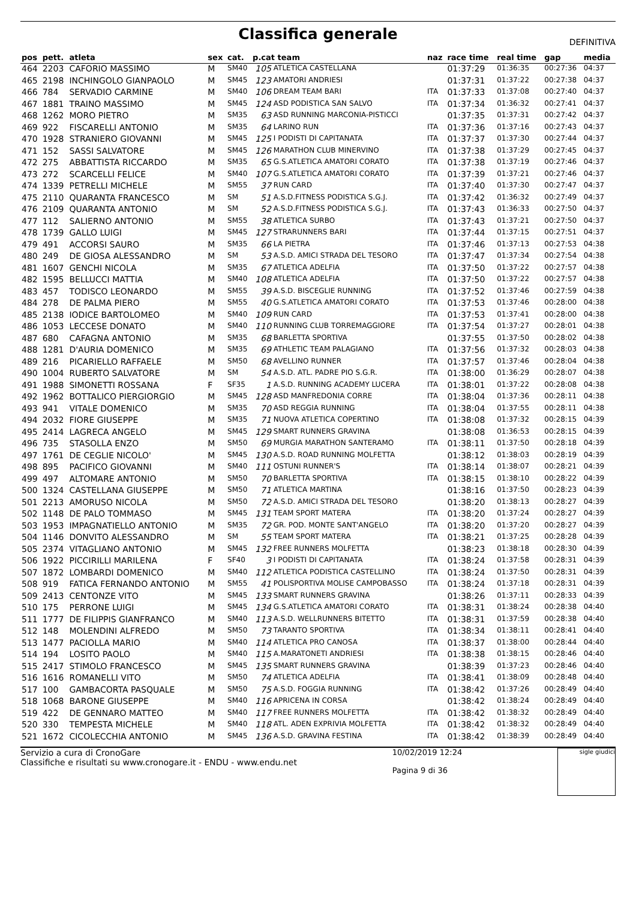Classifica generale
DEFINITIVA
| pos | pett. | atleta | sex | cat. | p.cat team | | naz | race time | real time | gap | media |
| --- | --- | --- | --- | --- | --- | --- | --- | --- | --- | --- | --- |
| 464 | 2203 | CAFORIO MASSIMO | M | SM40 | 105 | ATLETICA CASTELLANA | | 01:37:29 | 01:36:35 | 00:27:36 | 04:37 |
| 465 | 2198 | INCHINGOLO GIANPAOLO | M | SM45 | 123 | AMATORI ANDRIESI | | 01:37:31 | 01:37:22 | 00:27:38 | 04:37 |
| 466 | 784 | SERVADIO CARMINE | M | SM40 | 106 | DREAM TEAM BARI | ITA | 01:37:33 | 01:37:08 | 00:27:40 | 04:37 |
| 467 | 1881 | TRAINO MASSIMO | M | SM45 | 124 | ASD PODISTICA SAN SALVO | ITA | 01:37:34 | 01:36:32 | 00:27:41 | 04:37 |
| 468 | 1262 | MORO PIETRO | M | SM35 | 63 | ASD RUNNING MARCONIA-PISTICCI | | 01:37:35 | 01:37:31 | 00:27:42 | 04:37 |
| 469 | 922 | FISCARELLI ANTONIO | M | SM35 | 64 | LARINO RUN | ITA | 01:37:36 | 01:37:16 | 00:27:43 | 04:37 |
| 470 | 1928 | STRANIERO GIOVANNI | M | SM45 | 125 | I PODISTI DI CAPITANATA | ITA | 01:37:37 | 01:37:30 | 00:27:44 | 04:37 |
| 471 | 152 | SASSI SALVATORE | M | SM45 | 126 | MARATHON CLUB MINERVINO | ITA | 01:37:38 | 01:37:29 | 00:27:45 | 04:37 |
| 472 | 275 | ABBATTISTA RICCARDO | M | SM35 | 65 | G.S.ATLETICA AMATORI CORATO | ITA | 01:37:38 | 01:37:19 | 00:27:46 | 04:37 |
| 473 | 272 | SCARCELLI FELICE | M | SM40 | 107 | G.S.ATLETICA AMATORI CORATO | ITA | 01:37:39 | 01:37:21 | 00:27:46 | 04:37 |
| 474 | 1339 | PETRELLI MICHELE | M | SM55 | 37 | RUN CARD | ITA | 01:37:40 | 01:37:30 | 00:27:47 | 04:37 |
| 475 | 2110 | QUARANTA FRANCESCO | M | SM | 51 | A.S.D.FITNESS PODISTICA S.G.J. | ITA | 01:37:42 | 01:36:32 | 00:27:49 | 04:37 |
| 476 | 2109 | QUARANTA ANTONIO | M | SM | 52 | A.S.D.FITNESS PODISTICA S.G.J. | ITA | 01:37:43 | 01:36:33 | 00:27:50 | 04:37 |
| 477 | 112 | SALIERNO ANTONIO | M | SM55 | 38 | ATLETICA SURBO | ITA | 01:37:43 | 01:37:21 | 00:27:50 | 04:37 |
| 478 | 1739 | GALLO LUIGI | M | SM45 | 127 | STRARUNNERS BARI | ITA | 01:37:44 | 01:37:15 | 00:27:51 | 04:37 |
| 479 | 491 | ACCORSI SAURO | M | SM35 | 66 | LA PIETRA | ITA | 01:37:46 | 01:37:13 | 00:27:53 | 04:38 |
| 480 | 249 | DE GIOSA ALESSANDRO | M | SM | 53 | A.S.D. AMICI STRADA DEL TESORO | ITA | 01:37:47 | 01:37:34 | 00:27:54 | 04:38 |
| 481 | 1607 | GENCHI NICOLA | M | SM35 | 67 | ATLETICA ADELFIA | ITA | 01:37:50 | 01:37:22 | 00:27:57 | 04:38 |
| 482 | 1595 | BELLUCCI MATTIA | M | SM40 | 108 | ATLETICA ADELFIA | ITA | 01:37:50 | 01:37:22 | 00:27:57 | 04:38 |
| 483 | 457 | TODISCO LEONARDO | M | SM55 | 39 | A.S.D. BISCEGLIE RUNNING | ITA | 01:37:52 | 01:37:46 | 00:27:59 | 04:38 |
| 484 | 278 | DE PALMA PIERO | M | SM55 | 40 | G.S.ATLETICA AMATORI CORATO | ITA | 01:37:53 | 01:37:46 | 00:28:00 | 04:38 |
| 485 | 2138 | IODICE BARTOLOMEO | M | SM40 | 109 | RUN CARD | ITA | 01:37:53 | 01:37:41 | 00:28:00 | 04:38 |
| 486 | 1053 | LECCESE DONATO | M | SM40 | 110 | RUNNING CLUB TORREMAGGIORE | ITA | 01:37:54 | 01:37:27 | 00:28:01 | 04:38 |
| 487 | 680 | CAFAGNA ANTONIO | M | SM35 | 68 | BARLETTA SPORTIVA | | 01:37:55 | 01:37:50 | 00:28:02 | 04:38 |
| 488 | 1281 | D'AURIA DOMENICO | M | SM35 | 69 | ATHLETIC TEAM PALAGIANO | ITA | 01:37:56 | 01:37:32 | 00:28:03 | 04:38 |
| 489 | 216 | PICARIELLO RAFFAELE | M | SM50 | 68 | AVELLINO RUNNER | ITA | 01:37:57 | 01:37:46 | 00:28:04 | 04:38 |
| 490 | 1004 | RUBERTO SALVATORE | M | SM | 54 | A.S.D. ATL. PADRE PIO S.G.R. | ITA | 01:38:00 | 01:36:29 | 00:28:07 | 04:38 |
| 491 | 1988 | SIMONETTI ROSSANA | F | SF35 | 1 | A.S.D. RUNNING ACADEMY LUCERA | ITA | 01:38:01 | 01:37:22 | 00:28:08 | 04:38 |
| 492 | 1962 | BOTTALICO PIERGIORGIO | M | SM45 | 128 | ASD MANFREDONIA CORRE | ITA | 01:38:04 | 01:37:36 | 00:28:11 | 04:38 |
| 493 | 941 | VITALE DOMENICO | M | SM35 | 70 | ASD REGGIA RUNNING | ITA | 01:38:04 | 01:37:55 | 00:28:11 | 04:38 |
| 494 | 2032 | FIORE GIUSEPPE | M | SM35 | 71 | NUOVA ATLETICA COPERTINO | ITA | 01:38:08 | 01:37:32 | 00:28:15 | 04:39 |
| 495 | 2414 | LAGRECA ANGELO | M | SM45 | 129 | SMART RUNNERS GRAVINA | | 01:38:08 | 01:36:53 | 00:28:15 | 04:39 |
| 496 | 735 | STASOLLA ENZO | M | SM50 | 69 | MURGIA MARATHON SANTERAMO | ITA | 01:38:11 | 01:37:50 | 00:28:18 | 04:39 |
| 497 | 1761 | DE CEGLIE NICOLO' | M | SM45 | 130 | A.S.D. ROAD RUNNING MOLFETTA | | 01:38:12 | 01:38:03 | 00:28:19 | 04:39 |
| 498 | 895 | PACIFICO GIOVANNI | M | SM40 | 111 | OSTUNI RUNNER'S | ITA | 01:38:14 | 01:38:07 | 00:28:21 | 04:39 |
| 499 | 497 | ALTOMARE ANTONIO | M | SM50 | 70 | BARLETTA SPORTIVA | ITA | 01:38:15 | 01:38:10 | 00:28:22 | 04:39 |
| 500 | 1324 | CASTELLANA GIUSEPPE | M | SM50 | 71 | ATLETICA MARTINA | | 01:38:16 | 01:37:50 | 00:28:23 | 04:39 |
| 501 | 2213 | AMORUSO NICOLA | M | SM50 | 72 | A.S.D. AMICI STRADA DEL TESORO | | 01:38:20 | 01:38:13 | 00:28:27 | 04:39 |
| 502 | 1148 | DE PALO TOMMASO | M | SM45 | 131 | TEAM SPORT MATERA | ITA | 01:38:20 | 01:37:24 | 00:28:27 | 04:39 |
| 503 | 1953 | IMPAGNATIELLO ANTONIO | M | SM35 | 72 | GR. POD. MONTE SANT'ANGELO | ITA | 01:38:20 | 01:37:20 | 00:28:27 | 04:39 |
| 504 | 1146 | DONVITO ALESSANDRO | M | SM | 55 | TEAM SPORT MATERA | ITA | 01:38:21 | 01:37:25 | 00:28:28 | 04:39 |
| 505 | 2374 | VITAGLIANO ANTONIO | M | SM45 | 132 | FREE RUNNERS MOLFETTA | | 01:38:23 | 01:38:18 | 00:28:30 | 04:39 |
| 506 | 1922 | PICCIRILLI MARILENA | F | SF40 | 3 | I PODISTI DI CAPITANATA | ITA | 01:38:24 | 01:37:58 | 00:28:31 | 04:39 |
| 507 | 1872 | LOMBARDI DOMENICO | M | SM40 | 112 | ATLETICA PODISTICA CASTELLINO | ITA | 01:38:24 | 01:37:50 | 00:28:31 | 04:39 |
| 508 | 919 | FATICA FERNANDO ANTONIO | M | SM55 | 41 | POLISPORTIVA MOLISE CAMPOBASSO | ITA | 01:38:24 | 01:37:18 | 00:28:31 | 04:39 |
| 509 | 2413 | CENTONZE VITO | M | SM45 | 133 | SMART RUNNERS GRAVINA | | 01:38:26 | 01:37:11 | 00:28:33 | 04:39 |
| 510 | 175 | PERRONE LUIGI | M | SM45 | 134 | G.S.ATLETICA AMATORI CORATO | ITA | 01:38:31 | 01:38:24 | 00:28:38 | 04:40 |
| 511 | 1777 | DE FILIPPIS GIANFRANCO | M | SM40 | 113 | A.S.D. WELLRUNNERS BITETTO | ITA | 01:38:31 | 01:37:59 | 00:28:38 | 04:40 |
| 512 | 148 | MOLENDINI ALFREDO | M | SM50 | 73 | TARANTO SPORTIVA | ITA | 01:38:34 | 01:38:11 | 00:28:41 | 04:40 |
| 513 | 1477 | PACIOLLA MARIO | M | SM40 | 114 | ATLETICA PRO CANOSA | ITA | 01:38:37 | 01:38:00 | 00:28:44 | 04:40 |
| 514 | 194 | LOSITO PAOLO | M | SM40 | 115 | A.MARATONETI ANDRIESI | ITA | 01:38:38 | 01:38:15 | 00:28:46 | 04:40 |
| 515 | 2417 | STIMOLO FRANCESCO | M | SM45 | 135 | SMART RUNNERS GRAVINA | | 01:38:39 | 01:37:23 | 00:28:46 | 04:40 |
| 516 | 1616 | ROMANELLI VITO | M | SM50 | 74 | ATLETICA ADELFIA | ITA | 01:38:41 | 01:38:09 | 00:28:48 | 04:40 |
| 517 | 100 | GAMBACORTA PASQUALE | M | SM50 | 75 | A.S.D. FOGGIA RUNNING | ITA | 01:38:42 | 01:37:26 | 00:28:49 | 04:40 |
| 518 | 1068 | BARONE GIUSEPPE | M | SM40 | 116 | APRICENA IN CORSA | | 01:38:42 | 01:38:24 | 00:28:49 | 04:40 |
| 519 | 422 | DE GENNARO MATTEO | M | SM40 | 117 | FREE RUNNERS MOLFETTA | ITA | 01:38:42 | 01:38:32 | 00:28:49 | 04:40 |
| 520 | 330 | TEMPESTA MICHELE | M | SM40 | 118 | ATL. ADEN EXPRIVIA MOLFETTA | ITA | 01:38:42 | 01:38:32 | 00:28:49 | 04:40 |
| 521 | 1672 | CICOLECCHIA ANTONIO | M | SM45 | 136 | A.S.D. GRAVINA FESTINA | ITA | 01:38:42 | 01:38:39 | 00:28:49 | 04:40 |
Servizio a cura di CronoGare
Classifiche e risultati su www.cronogare.it - ENDU - www.endu.net
10/02/2019 12:24
Pagina 9 di 36
sigle giudici